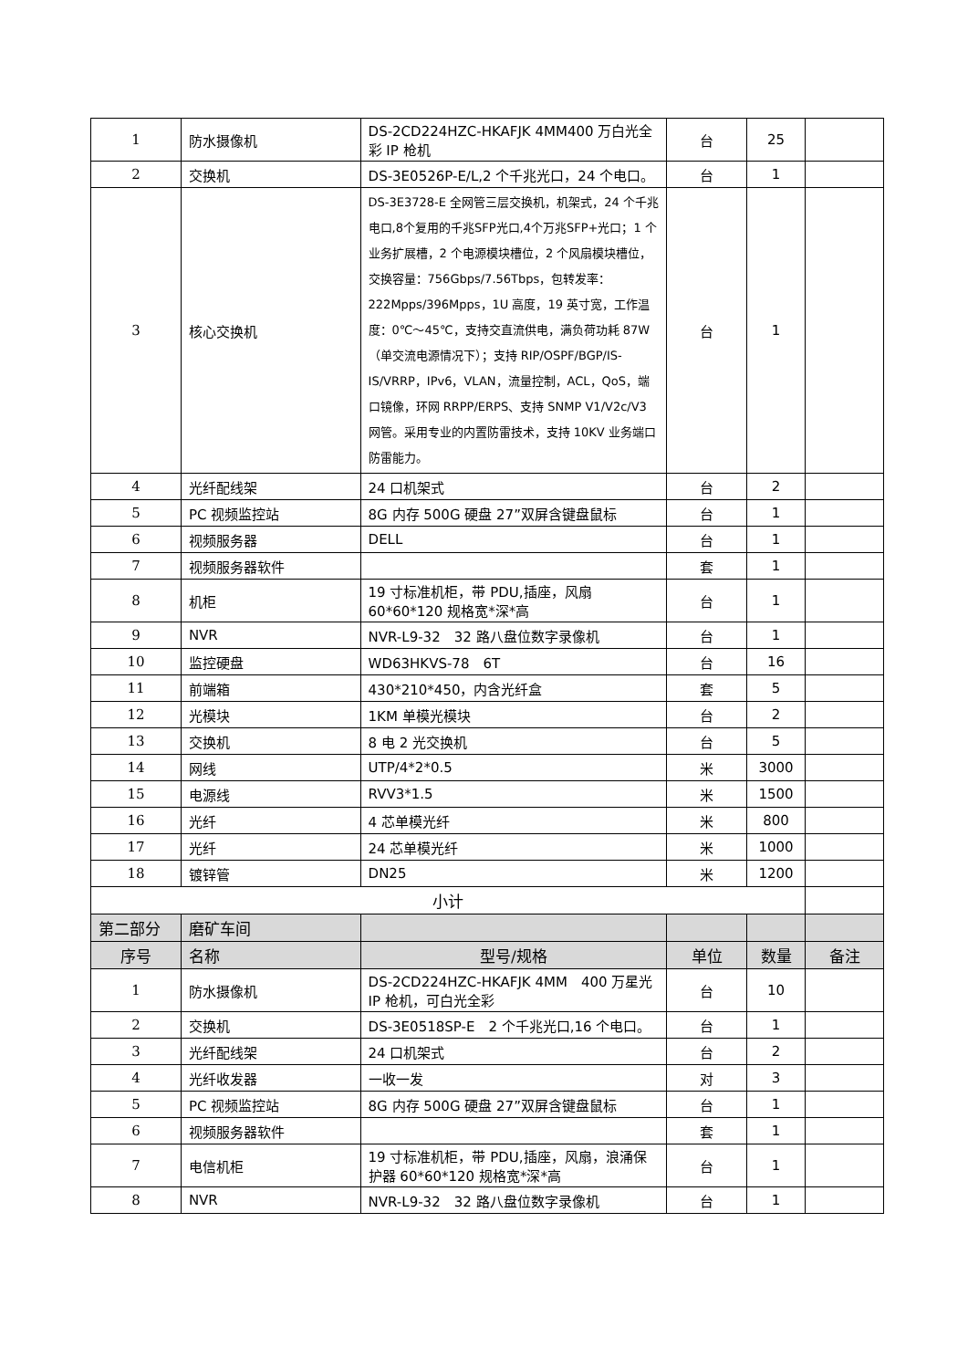| 1 | 防水摄像机 | DS-2CD224HZC-HKAFJK 4MM400 万白光全彩 IP 枪机 | 台 | 25 | |
| 2 | 交换机 | DS-3E0526P-E/L,2 个千兆光口，24 个电口。 | 台 | 1 | |
| 3 | 核心交换机 | DS-3E3728-E 全网管三层交换机，机架式，24 个千兆电口,8个复用的千兆SFP光口,4个万兆SFP+光口；1 个业务扩展槽，2 个电源模块槽位，2 个风扇模块槽位，交换容量：756Gbps/7.56Tbps，包转发率：222Mpps/396Mpps，1U 高度，19 英寸宽，工作温度：0℃～45℃，支持交直流供电，满负荷功耗 87W（单交流电源情况下）；支持 RIP/OSPF/BGP/IS-IS/VRRP，IPv6，VLAN，流量控制，ACL，QoS，端口镜像，环网 RRPP/ERPS、支持 SNMP V1/V2c/V3 网管。采用专业的内置防雷技术，支持 10KV 业务端口防雷能力。 | 台 | 1 | |
| 4 | 光纤配线架 | 24 口机架式 | 台 | 2 | |
| 5 | PC 视频监控站 | 8G 内存 500G 硬盘 27”双屏含键盘鼠标 | 台 | 1 | |
| 6 | 视频服务器 | DELL | 台 | 1 | |
| 7 | 视频服务器软件 | | 套 | 1 | |
| 8 | 机柜 | 19 寸标准机柜，带 PDU,插座，风扇 60*60*120 规格宽*深*高 | 台 | 1 | |
| 9 | NVR | NVR-L9-32 32 路八盘位数字录像机 | 台 | 1 | |
| 10 | 监控硬盘 | WD63HKVS-78 6T | 台 | 16 | |
| 11 | 前端箱 | 430*210*450，内含光纤盒 | 套 | 5 | |
| 12 | 光模块 | 1KM 单模光模块 | 台 | 2 | |
| 13 | 交换机 | 8 电 2 光交换机 | 台 | 5 | |
| 14 | 网线 | UTP/4*2*0.5 | 米 | 3000 | |
| 15 | 电源线 | RVV3*1.5 | 米 | 1500 | |
| 16 | 光纤 | 4 芯单模光纤 | 米 | 800 | |
| 17 | 光纤 | 24 芯单模光纤 | 米 | 1000 | |
| 18 | 镀锌管 | DN25 | 米 | 1200 | |
| 小计 | | | | | |
| 第二部分 | 磨矿车间 | | | | |
| 序号 | 名称 | 型号/规格 | 单位 | 数量 | 备注 |
| 1 | 防水摄像机 | DS-2CD224HZC-HKAFJK 4MM 400 万星光 IP 枪机，可白光全彩 | 台 | 10 | |
| 2 | 交换机 | DS-3E0518SP-E 2 个千兆光口,16 个电口。 | 台 | 1 | |
| 3 | 光纤配线架 | 24 口机架式 | 台 | 2 | |
| 4 | 光纤收发器 | 一收一发 | 对 | 3 | |
| 5 | PC 视频监控站 | 8G 内存 500G 硬盘 27”双屏含键盘鼠标 | 台 | 1 | |
| 6 | 视频服务器软件 | | 套 | 1 | |
| 7 | 电信机柜 | 19 寸标准机柜，带 PDU,插座，风扇，浪涌保护器 60*60*120 规格宽*深*高 | 台 | 1 | |
| 8 | NVR | NVR-L9-32 32 路八盘位数字录像机 | 台 | 1 | |